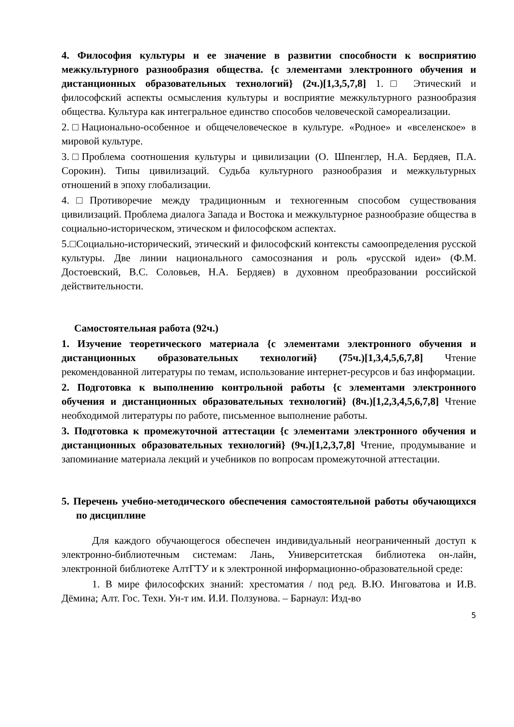4. Философия культуры и ее значение в развитии способности к восприятию межкультурного разнообразия общества. {с элементами электронного обучения и дистанционных образовательных технологий} (2ч.)[1,3,5,7,8] 1.□ Этический и философский аспекты осмысления культуры и восприятие межкультурного разнообразия общества. Культура как интегральное единство способов человеческой самореализации.
2.□Национально-особенное и общечеловеческое в культуре. «Родное» и «вселенское» в мировой культуре.
3.□Проблема соотношения культуры и цивилизации (О. Шпенглер, Н.А. Бердяев, П.А. Сорокин). Типы цивилизаций. Судьба культурного разнообразия и межкультурных отношений в эпоху глобализации.
4.□Противоречие между традиционным и техногенным способом существования цивилизаций. Проблема диалога Запада и Востока и межкультурное разнообразие общества в социально-историческом, этическом и философском аспектах.
5.□Социально-исторический, этический и философский контексты самоопределения русской культуры. Две линии национального самосознания и роль «русской идеи» (Ф.М. Достоевский, В.С. Соловьев, Н.А. Бердяев) в духовном преобразовании российской действительности.
Самостоятельная работа (92ч.)
1. Изучение теоретического материала {с элементами электронного обучения и дистанционных образовательных технологий} (75ч.)[1,3,4,5,6,7,8] Чтение рекомендованной литературы по темам, использование интернет-ресурсов и баз информации.
2. Подготовка к выполнению контрольной работы {с элементами электронного обучения и дистанционных образовательных технологий} (8ч.)[1,2,3,4,5,6,7,8] Чтение необходимой литературы по работе, письменное выполнение работы.
3. Подготовка к промежуточной аттестации {с элементами электронного обучения и дистанционных образовательных технологий} (9ч.)[1,2,3,7,8] Чтение, продумывание и запоминание материала лекций и учебников по вопросам промежуточной аттестации.
5. Перечень учебно-методического обеспечения самостоятельной работы обучающихся по дисциплине
Для каждого обучающегося обеспечен индивидуальный неограниченный доступ к электронно-библиотечным системам: Лань, Университетская библиотека он-лайн, электронной библиотеке АлтГТУ и к электронной информационно-образовательной среде:
1. В мире философских знаний: хрестоматия / под ред. В.Ю. Инговатова и И.В. Дёмина; Алт. Гос. Техн. Ун-т им. И.И. Ползунова. – Барнаул: Изд-во
5